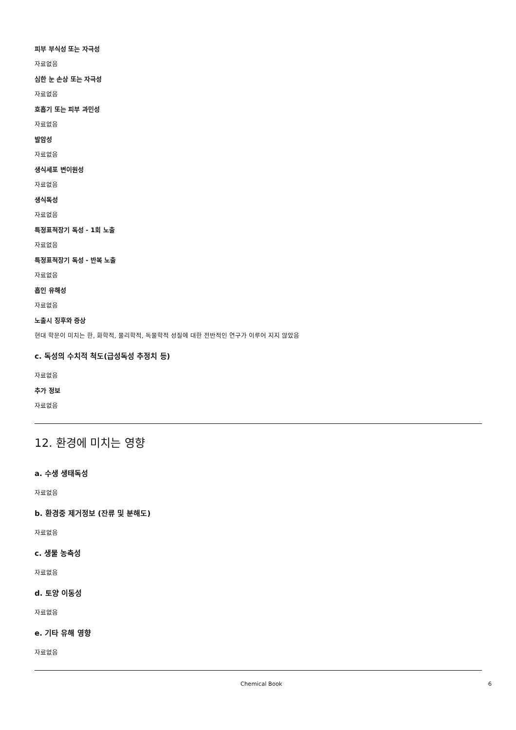피부 부식성 또는 자극성
자료없음
심한 눈 손상 또는 자극성
자료없음
호흡기 또는 피부 과민성
자료없음
발암성
자료없음
생식세포 변이원성
자료없음
생식독성
자료없음
특정표적장기 독성 - 1회 노출
자료없음
특정표적장기 독성 - 반복 노출
자료없음
흡인 유해성
자료없음
노출시 징후와 증상
현대 학문이 미치는 한, 화학적, 물리학적, 독물학적 성질에 대한 전반적인 연구가 이루어 지지 않았음
c. 독성의 수치적 척도(급성독성 추정치 등)
자료없음
추가 정보
자료없음
12. 환경에 미치는 영향
a. 수생 생태독성
자료없음
b. 환경중 제거정보 (잔류 및 분해도)
자료없음
c. 생물 농축성
자료없음
d. 토양 이동성
자료없음
e. 기타 유해 영향
자료없음
Chemical Book 6